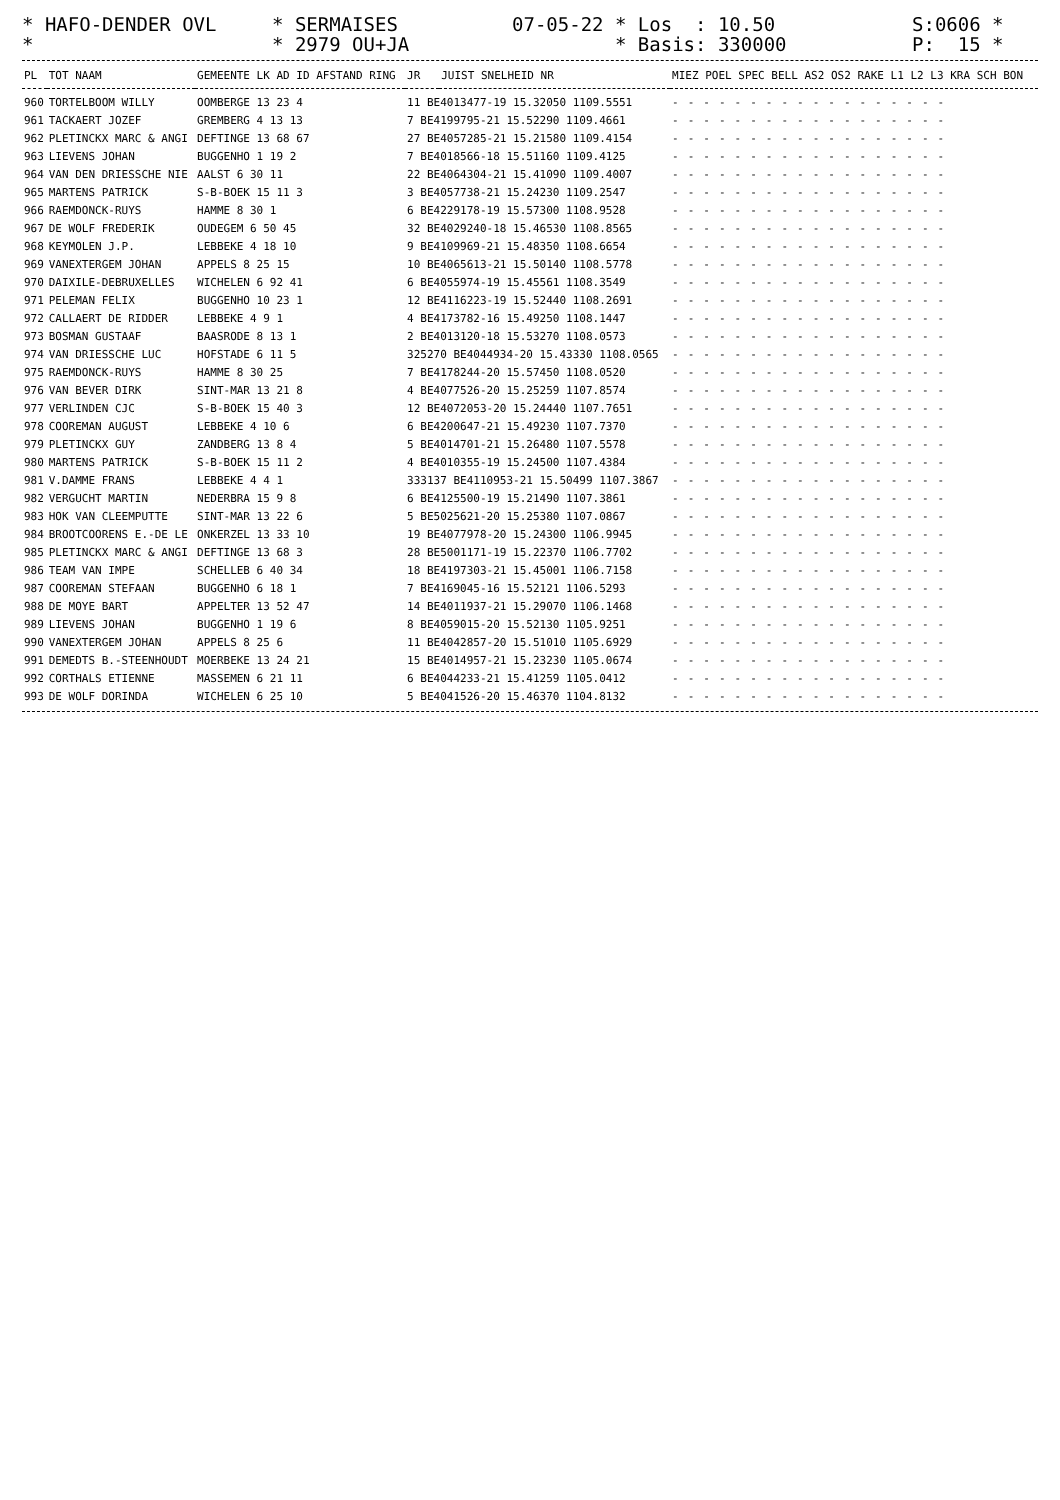* HAFO-DENDER OVL *
* SERMAISES * 2979 OU+JA
07-05-22 * Los : 10.50 * Basis: 330000
S:0606 * P: 15 *
| PL | TOT NAAM | GEMEENTE LK AD ID AFSTAND RING | JR | JUIST SNELHEID NR | MIEZ POEL SPEC BELL AS2 OS2 RAKE L1 L2 L3 KRA SCH BON |
| --- | --- | --- | --- | --- | --- |
| 960 | TORTELBOOM WILLY | OOMBERGE 13 23 4 | 11 BE4013477-19 15.32050 1109.5551 | | ------------------ |
| 961 | TACKAERT JOZEF | GREMBERG 4 13 13 | 7 BE4199795-21 15.52290 1109.4661 | | ------------------ |
| 962 | PLETINCKX MARC & ANGI | DEFTINGE 13 68 67 | 27 BE4057285-21 15.21580 1109.4154 | | ------------------ |
| 963 | LIEVENS JOHAN | BUGGENHO 1 19 2 | 7 BE4018566-18 15.51160 1109.4125 | | ------------------ |
| 964 | VAN DEN DRIESSCHE NIE | AALST 6 30 11 | 22 BE4064304-21 15.41090 1109.4007 | | ------------------ |
| 965 | MARTENS PATRICK | S-B-BOEK 15 11 3 | 3 BE4057738-21 15.24230 1109.2547 | | ------------------ |
| 966 | RAEMDONCK-RUYS | HAMME 8 30 1 | 6 BE4229178-19 15.57300 1108.9528 | | ------------------ |
| 967 | DE WOLF FREDERIK | OUDEGEM 6 50 45 | 32 BE4029240-18 15.46530 1108.8565 | | ------------------ |
| 968 | KEYMOLEN J.P. | LEBBEKE 4 18 10 | 9 BE4109969-21 15.48350 1108.6654 | | ------------------ |
| 969 | VANEXTERGEM JOHAN | APPELS 8 25 15 | 10 BE4065613-21 15.50140 1108.5778 | | ------------------ |
| 970 | DAIXILE-DEBRUXELLES | WICHELEN 6 92 41 | 6 BE4055974-19 15.45561 1108.3549 | | ------------------ |
| 971 | PELEMAN FELIX | BUGGENHO 10 23 1 | 12 BE4116223-19 15.52440 1108.2691 | | ------------------ |
| 972 | CALLAERT DE RIDDER | LEBBEKE 4 9 1 | 4 BE4173782-16 15.49250 1108.1447 | | ------------------ |
| 973 | BOSMAN GUSTAAF | BAASRODE 8 13 1 | 2 BE4013120-18 15.53270 1108.0573 | | ------------------ |
| 974 | VAN DRIESSCHE LUC | HOFSTADE 6 11 5 | 325270 BE4044934-20 15.43330 1108.0565 | | ------------------ |
| 975 | RAEMDONCK-RUYS | HAMME 8 30 25 | 7 BE4178244-20 15.57450 1108.0520 | | ------------------ |
| 976 | VAN BEVER DIRK | SINT-MAR 13 21 8 | 4 BE4077526-20 15.25259 1107.8574 | | ------------------ |
| 977 | VERLINDEN CJC | S-B-BOEK 15 40 3 | 12 BE4072053-20 15.24440 1107.7651 | | ------------------ |
| 978 | COOREMAN AUGUST | LEBBEKE 4 10 6 | 6 BE4200647-21 15.49230 1107.7370 | | ------------------ |
| 979 | PLETINCKX GUY | ZANDBERG 13 8 4 | 5 BE4014701-21 15.26480 1107.5578 | | ------------------ |
| 980 | MARTENS PATRICK | S-B-BOEK 15 11 2 | 4 BE4010355-19 15.24500 1107.4384 | | ------------------ |
| 981 | V.DAMME FRANS | LEBBEKE 4 4 1 | 333137 BE4110953-21 15.50499 1107.3867 | | ------------------ |
| 982 | VERGUCHT MARTIN | NEDERBRA 15 9 8 | 6 BE4125500-19 15.21490 1107.3861 | | ------------------ |
| 983 | HOK VAN CLEEMPUTTE | SINT-MAR 13 22 6 | 5 BE5025621-20 15.25380 1107.0867 | | ------------------ |
| 984 | BROOTCOORENS E.-DE LE | ONKERZEL 13 33 10 | 19 BE4077978-20 15.24300 1106.9945 | | ------------------ |
| 985 | PLETINCKX MARC & ANGI | DEFTINGE 13 68 3 | 28 BE5001171-19 15.22370 1106.7702 | | ------------------ |
| 986 | TEAM VAN IMPE | SCHELLEB 6 40 34 | 18 BE4197303-21 15.45001 1106.7158 | | ------------------ |
| 987 | COOREMAN STEFAAN | BUGGENHO 6 18 1 | 7 BE4169045-16 15.52121 1106.5293 | | ------------------ |
| 988 | DE MOYE BART | APPELTER 13 52 47 | 14 BE4011937-21 15.29070 1106.1468 | | ------------------ |
| 989 | LIEVENS JOHAN | BUGGENHO 1 19 6 | 8 BE4059015-20 15.52130 1105.9251 | | ------------------ |
| 990 | VANEXTERGEM JOHAN | APPELS 8 25 6 | 11 BE4042857-20 15.51010 1105.6929 | | ------------------ |
| 991 | DEMEDTS B.-STEENHOUDT | MOERBEKE 13 24 21 | 15 BE4014957-21 15.23230 1105.0674 | | ------------------ |
| 992 | CORTHALS ETIENNE | MASSEMEN 6 21 11 | 6 BE4044233-21 15.41259 1105.0412 | | ------------------ |
| 993 | DE WOLF DORINDA | WICHELEN 6 25 10 | 5 BE4041526-20 15.46370 1104.8132 | | ------------------ |